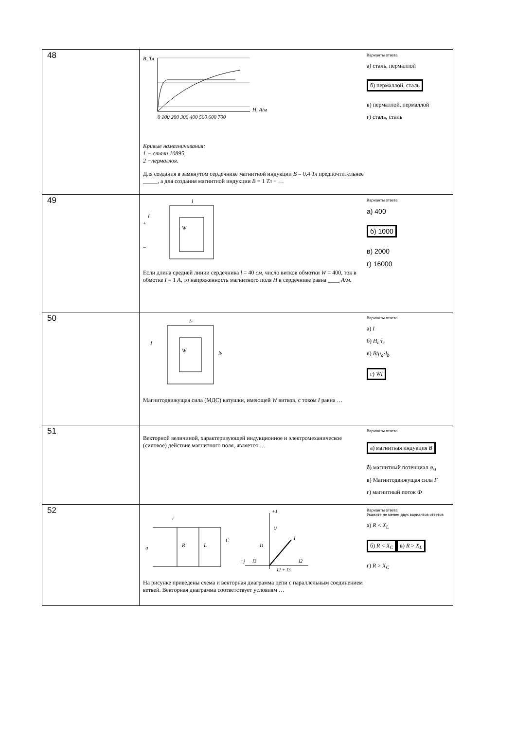| 48 | B, Тл H, А/м 0 100 200 300 400 500 600 700 Кривые намагничивания: 1 − стали 10895, 2 −пермаллоя. Для создания в замкнутом сердечнике магнитной индукции B = 0,4 Тл предпочтительнее _____, а для создания магнитной индукции B = 1 Тл − … Варианты ответа а) сталь, пермаллой б) пермаллой, сталь в) пермаллой, пермаллой г) сталь, сталь |
| 49 | I W l + − Если длина средней линии сердечника l = 40 см , число витков обмотки W = 400, ток в обмотке I = 1 А , то напряженность магнитного поля H в сердечнике равна ____ А/м . Варианты ответа а) 400 б) 1000 в) 2000 г) 16000 |
| 50 | I W l c l b Магнитодвижущая сила (МДС) катушки, имеющей W витков, с током I равна … Варианты ответа а) I б) H<sub>c</sub>·l<sub>c</sub> в) B / μ<sub>o</sub> · l<sub>b</sub> г) WI |
| 51 | Векторной величиной, характеризующей индукционное и электромеханическое (силовое) действие магнитного поля, является … Варианты ответа а) магнитная индукция B б) магнитный потенциал φ<sub>м</sub> в) Магнитодвижущая сила F г) магнитный поток Ф |
| 52 | i u R L C +1 U I I1 I3 I2 +j I2 + I3 На рисунке приведены схема и векторная диаграмма цепи с параллельным соединением ветвей. Векторная диаграмма соответствует условиям … Варианты ответа Укажите не менее двух вариантов ответов а) R < X<sub>L</sub> б) R < X<sub>C</sub> в) R > X<sub>L</sub> г) R > X<sub>C</sub> |